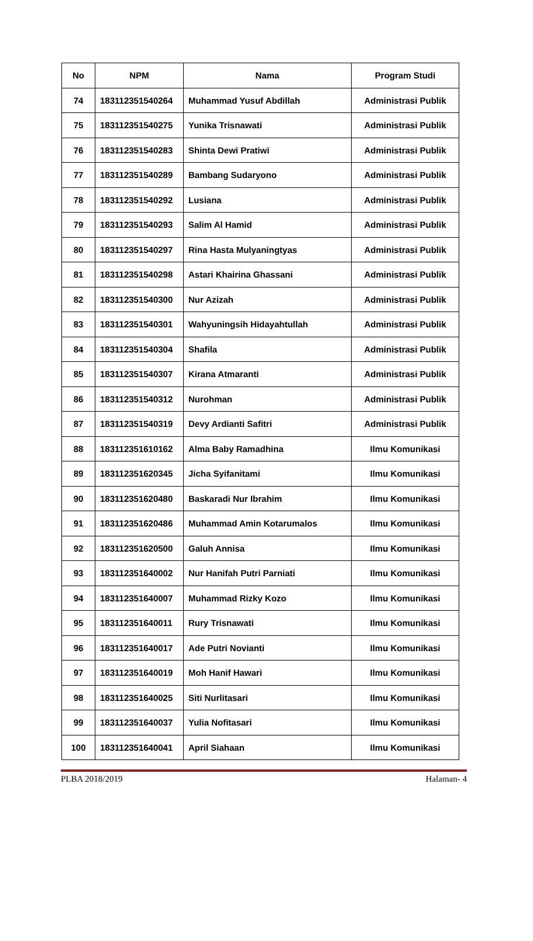| No | NPM | Nama | Program Studi |
| --- | --- | --- | --- |
| 74 | 183112351540264 | Muhammad Yusuf Abdillah | Administrasi Publik |
| 75 | 183112351540275 | Yunika Trisnawati | Administrasi Publik |
| 76 | 183112351540283 | Shinta Dewi Pratiwi | Administrasi Publik |
| 77 | 183112351540289 | Bambang Sudaryono | Administrasi Publik |
| 78 | 183112351540292 | Lusiana | Administrasi Publik |
| 79 | 183112351540293 | Salim Al Hamid | Administrasi Publik |
| 80 | 183112351540297 | Rina Hasta Mulyaningtyas | Administrasi Publik |
| 81 | 183112351540298 | Astari Khairina Ghassani | Administrasi Publik |
| 82 | 183112351540300 | Nur Azizah | Administrasi Publik |
| 83 | 183112351540301 | Wahyuningsih Hidayahtullah | Administrasi Publik |
| 84 | 183112351540304 | Shafila | Administrasi Publik |
| 85 | 183112351540307 | Kirana Atmaranti | Administrasi Publik |
| 86 | 183112351540312 | Nurohman | Administrasi Publik |
| 87 | 183112351540319 | Devy Ardianti Safitri | Administrasi Publik |
| 88 | 183112351610162 | Alma Baby Ramadhina | Ilmu Komunikasi |
| 89 | 183112351620345 | Jicha Syifanitami | Ilmu Komunikasi |
| 90 | 183112351620480 | Baskaradi Nur Ibrahim | Ilmu Komunikasi |
| 91 | 183112351620486 | Muhammad Amin Kotarumalos | Ilmu Komunikasi |
| 92 | 183112351620500 | Galuh Annisa | Ilmu Komunikasi |
| 93 | 183112351640002 | Nur Hanifah Putri Parniati | Ilmu Komunikasi |
| 94 | 183112351640007 | Muhammad Rizky Kozo | Ilmu Komunikasi |
| 95 | 183112351640011 | Rury Trisnawati | Ilmu Komunikasi |
| 96 | 183112351640017 | Ade Putri Novianti | Ilmu Komunikasi |
| 97 | 183112351640019 | Moh Hanif Hawari | Ilmu Komunikasi |
| 98 | 183112351640025 | Siti Nurlitasari | Ilmu Komunikasi |
| 99 | 183112351640037 | Yulia Nofitasari | Ilmu Komunikasi |
| 100 | 183112351640041 | April Siahaan | Ilmu Komunikasi |
PLBA 2018/2019 Halaman- 4